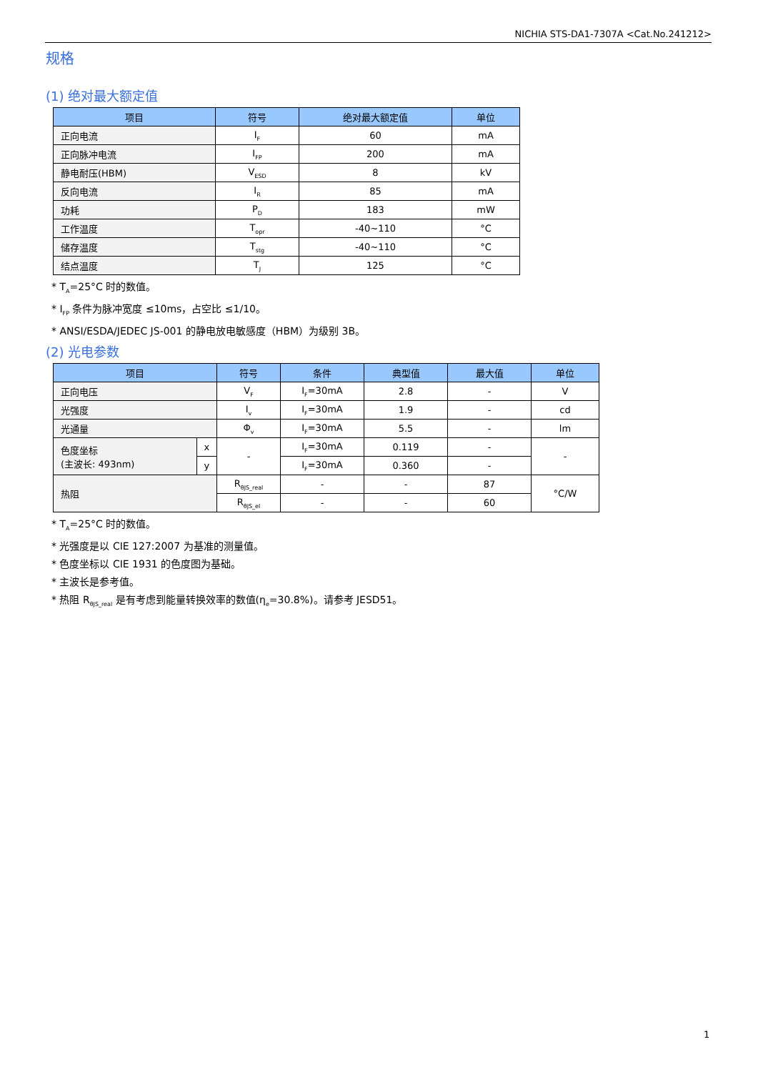NICHIA STS-DA1-7307A <Cat.No.241212>
规格
(1) 绝对最大额定值
| 项目 | 符号 | 绝对最大额定值 | 单位 |
| --- | --- | --- | --- |
| 正向电流 | I<sub>F</sub> | 60 | mA |
| 正向脉冲电流 | I<sub>FP</sub> | 200 | mA |
| 静电耐压(HBM) | V<sub>ESD</sub> | 8 | kV |
| 反向电流 | I<sub>R</sub> | 85 | mA |
| 功耗 | P<sub>D</sub> | 183 | mW |
| 工作温度 | T<sub>opr</sub> | -40~110 | °C |
| 储存温度 | T<sub>stg</sub> | -40~110 | °C |
| 结点温度 | T<sub>J</sub> | 125 | °C |
* T<sub>A</sub>=25°C 时的数值。
* I<sub>FP</sub> 条件为脉冲宽度 ≤10ms，占空比 ≤1/10。
* ANSI/ESDA/JEDEC JS-001 的静电放电敏感度（HBM）为级别 3B。
(2) 光电参数
| 项目 | | 符号 | 条件 | 典型值 | 最大值 | 单位 |
| --- | --- | --- | --- | --- | --- | --- |
| 正向电压 | | V<sub>F</sub> | I<sub>F</sub>=30mA | 2.8 | - | V |
| 光强度 | | I<sub>v</sub> | I<sub>F</sub>=30mA | 1.9 | - | cd |
| 光通量 | | Φ<sub>v</sub> | I<sub>F</sub>=30mA | 5.5 | - | lm |
| 色度坐标 (主波长: 493nm) | x | - | I<sub>F</sub>=30mA | 0.119 | - | - |
| | y | | I<sub>F</sub>=30mA | 0.360 | - | |
| 热阻 | | R<sub>θJS_real</sub> | - | - | 87 | °C/W |
| | | R<sub>θJS_el</sub> | - | - | 60 | |
* T<sub>A</sub>=25°C 时的数值。
* 光强度是以 CIE 127:2007 为基准的测量值。
* 色度坐标以 CIE 1931 的色度图为基础。
* 主波长是参考值。
* 热阻 R<sub>θJS_real</sub> 是有考虑到能量转换效率的数值(η<sub>e</sub>=30.8%)。请参考 JESD51。
1